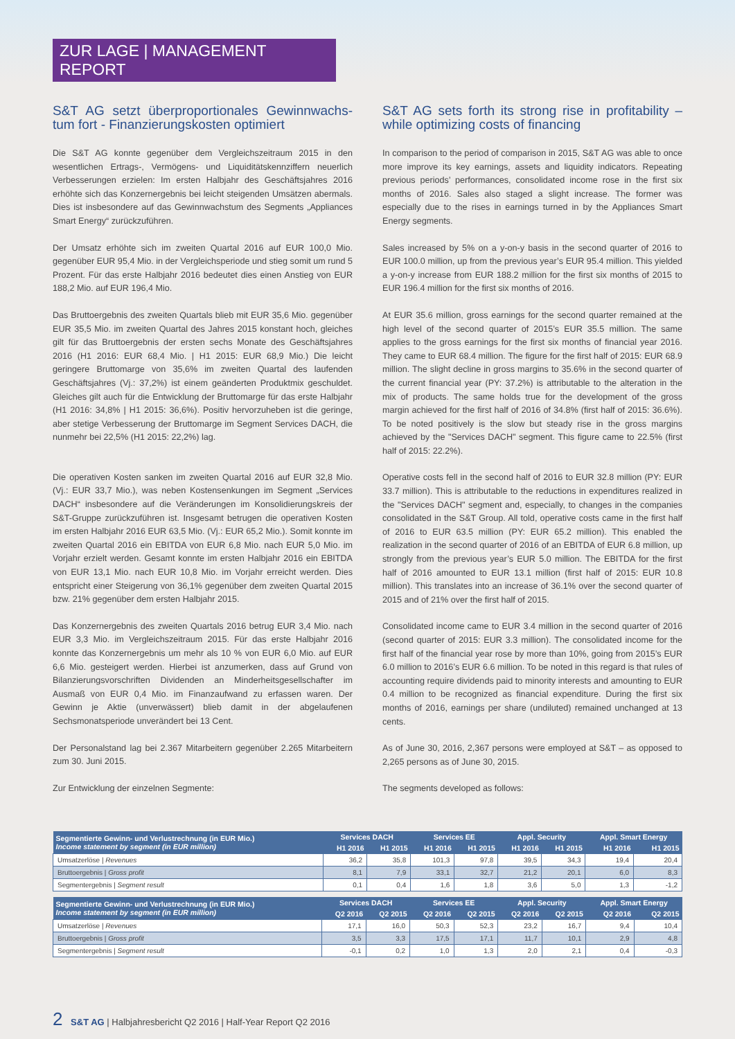ZUR LAGE | MANAGEMENT REPORT
S&T AG setzt überproportionales Gewinnwachs-tum fort - Finanzierungskosten optimiert
Die S&T AG konnte gegenüber dem Vergleichszeitraum 2015 in den wesentlichen Ertrags-, Vermögens- und Liquiditätskennziffern neuerlich Verbesserungen erzielen: Im ersten Halbjahr des Geschäftsjahres 2016 erhöhte sich das Konzernergebnis bei leicht steigenden Umsätzen abermals. Dies ist insbesondere auf das Gewinnwachstum des Segments „Appliances Smart Energy“ zurückzuführen.
Der Umsatz erhöhte sich im zweiten Quartal 2016 auf EUR 100,0 Mio. gegenüber EUR 95,4 Mio. in der Vergleichsperiode und stieg somit um rund 5 Prozent. Für das erste Halbjahr 2016 bedeutet dies einen Anstieg von EUR 188,2 Mio. auf EUR 196,4 Mio.
Das Bruttoergebnis des zweiten Quartals blieb mit EUR 35,6 Mio. gegenüber EUR 35,5 Mio. im zweiten Quartal des Jahres 2015 konstant hoch, gleiches gilt für das Bruttoergebnis der ersten sechs Monate des Geschäftsjahres 2016 (H1 2016: EUR 68,4 Mio. | H1 2015: EUR 68,9 Mio.) Die leicht geringere Bruttomarge von 35,6% im zweiten Quartal des laufenden Geschäftsjahres (Vj.: 37,2%) ist einem geänderten Produktmix geschuldet. Gleiches gilt auch für die Entwicklung der Bruttomarge für das erste Halbjahr (H1 2016: 34,8% | H1 2015: 36,6%). Positiv hervorzuheben ist die geringe, aber stetige Verbesserung der Bruttomarge im Segment Services DACH, die nunmehr bei 22,5% (H1 2015: 22,2%) lag.
Die operativen Kosten sanken im zweiten Quartal 2016 auf EUR 32,8 Mio. (Vj.: EUR 33,7 Mio.), was neben Kostensenkungen im Segment „Services DACH“ insbesondere auf die Veränderungen im Konsolidierungskreis der S&T-Gruppe zurückzuführen ist. Insgesamt betrugen die operativen Kosten im ersten Halbjahr 2016 EUR 63,5 Mio. (Vj.: EUR 65,2 Mio.). Somit konnte im zweiten Quartal 2016 ein EBITDA von EUR 6,8 Mio. nach EUR 5,0 Mio. im Vorjahr erzielt werden. Gesamt konnte im ersten Halbjahr 2016 ein EBITDA von EUR 13,1 Mio. nach EUR 10,8 Mio. im Vorjahr erreicht werden. Dies entspricht einer Steigerung von 36,1% gegenüber dem zweiten Quartal 2015 bzw. 21% gegenüber dem ersten Halbjahr 2015.
Das Konzernergebnis des zweiten Quartals 2016 betrug EUR 3,4 Mio. nach EUR 3,3 Mio. im Vergleichszeitraum 2015. Für das erste Halbjahr 2016 konnte das Konzernergebnis um mehr als 10 % von EUR 6,0 Mio. auf EUR 6,6 Mio. gesteigert werden. Hierbei ist anzumerken, dass auf Grund von Bilanzierungsvorschriften Dividenden an Minderheitsgesellschafter im Ausmaß von EUR 0,4 Mio. im Finanzaufwand zu erfassen waren. Der Gewinn je Aktie (unverwässert) blieb damit in der abgelaufenen Sechsmonatsperiode unverändert bei 13 Cent.
Der Personalstand lag bei 2.367 Mitarbeitern gegenüber 2.265 Mitarbeitern zum 30. Juni 2015.
Zur Entwicklung der einzelnen Segmente:
S&T AG sets forth its strong rise in profitability – while optimizing costs of financing
In comparison to the period of comparison in 2015, S&T AG was able to once more improve its key earnings, assets and liquidity indicators. Repeating previous periods’ performances, consolidated income rose in the first six months of 2016. Sales also staged a slight increase. The former was especially due to the rises in earnings turned in by the Appliances Smart Energy segments.
Sales increased by 5% on a y-on-y basis in the second quarter of 2016 to EUR 100.0 million, up from the previous year’s EUR 95.4 million. This yielded a y-on-y increase from EUR 188.2 million for the first six months of 2015 to EUR 196.4 million for the first six months of 2016.
At EUR 35.6 million, gross earnings for the second quarter remained at the high level of the second quarter of 2015’s EUR 35.5 million. The same applies to the gross earnings for the first six months of financial year 2016. They came to EUR 68.4 million. The figure for the first half of 2015: EUR 68.9 million. The slight decline in gross margins to 35.6% in the second quarter of the current financial year (PY: 37.2%) is attributable to the alteration in the mix of products. The same holds true for the development of the gross margin achieved for the first half of 2016 of 34.8% (first half of 2015: 36.6%). To be noted positively is the slow but steady rise in the gross margins achieved by the "Services DACH" segment. This figure came to 22.5% (first half of 2015: 22.2%).
Operative costs fell in the second half of 2016 to EUR 32.8 million (PY: EUR 33.7 million). This is attributable to the reductions in expenditures realized in the "Services DACH" segment and, especially, to changes in the companies consolidated in the S&T Group. All told, operative costs came in the first half of 2016 to EUR 63.5 million (PY: EUR 65.2 million). This enabled the realization in the second quarter of 2016 of an EBITDA of EUR 6.8 million, up strongly from the previous year’s EUR 5.0 million. The EBITDA for the first half of 2016 amounted to EUR 13.1 million (first half of 2015: EUR 10.8 million). This translates into an increase of 36.1% over the second quarter of 2015 and of 21% over the first half of 2015.
Consolidated income came to EUR 3.4 million in the second quarter of 2016 (second quarter of 2015: EUR 3.3 million). The consolidated income for the first half of the financial year rose by more than 10%, going from 2015’s EUR 6.0 million to 2016’s EUR 6.6 million. To be noted in this regard is that rules of accounting require dividends paid to minority interests and amounting to EUR 0.4 million to be recognized as financial expenditure. During the first six months of 2016, earnings per share (undiluted) remained unchanged at 13 cents.
As of June 30, 2016, 2,367 persons were employed at S&T – as opposed to 2,265 persons as of June 30, 2015.
The segments developed as follows:
| Segmentierte Gewinn- und Verlustrechnung (in EUR Mio.) Income statement by segment (in EUR million) | Services DACH | | Services EE | | Appl. Security | | Appl. Smart Energy | |
| --- | --- | --- | --- | --- | --- | --- | --- | --- |
| | H1 2016 | H1 2015 | H1 2016 | H1 2015 | H1 2016 | H1 2015 | H1 2016 | H1 2015 |
| Umsatzerlöse / Revenues | 36,2 | 35,8 | 101,3 | 97,8 | 39,5 | 34,3 | 19,4 | 20,4 |
| Bruttoergebnis / Gross profit | 8,1 | 7,9 | 33,1 | 32,7 | 21,2 | 20,1 | 6,0 | 8,3 |
| Segmentergebnis / Segment result | 0,1 | 0,4 | 1,6 | 1,8 | 3,6 | 5,0 | 1,3 | -1,2 |
| Segmentierte Gewinn- und Verlustrechnung (in EUR Mio.) Income statement by segment (in EUR million) | Services DACH | | Services EE | | Appl. Security | | Appl. Smart Energy | |
| --- | --- | --- | --- | --- | --- | --- | --- | --- |
| | Q2 2016 | Q2 2015 | Q2 2016 | Q2 2015 | Q2 2016 | Q2 2015 | Q2 2016 | Q2 2015 |
| Umsatzerlöse / Revenues | 17,1 | 16,0 | 50,3 | 52,3 | 23,2 | 16,7 | 9,4 | 10,4 |
| Bruttoergebnis / Gross profit | 3,5 | 3,3 | 17,5 | 17,1 | 11,7 | 10,1 | 2,9 | 4,8 |
| Segmentergebnis / Segment result | -0,1 | 0,2 | 1,0 | 1,3 | 2,0 | 2,1 | 0,4 | -0,3 |
2 S&T AG | Halbjahresbericht Q2 2016 | Half-Year Report Q2 2016